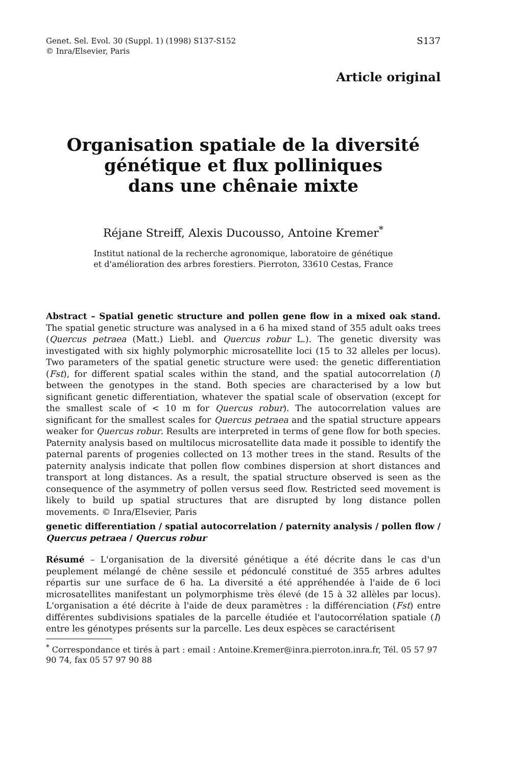Genet. Sel. Evol. 30 (Suppl. 1) (1998) S137-S152
© Inra/Elsevier, Paris
S137
Article original
Organisation spatiale de la diversité
génétique et flux polliniques
dans une chênaie mixte
Réjane Streiff, Alexis Ducousso, Antoine Kremer<sup>*</sup>
Institut national de la recherche agronomique, laboratoire de génétique
et d'amélioration des arbres forestiers. Pierroton, 33610 Cestas, France
Abstract – Spatial genetic structure and pollen gene flow in a mixed oak stand. The spatial genetic structure was analysed in a 6 ha mixed stand of 355 adult oaks trees (Quercus petraea (Matt.) Liebl. and Quercus robur L.). The genetic diversity was investigated with six highly polymorphic microsatellite loci (15 to 32 alleles per locus). Two parameters of the spatial genetic structure were used: the genetic differentiation (Fst), for different spatial scales within the stand, and the spatial autocorrelation (I) between the genotypes in the stand. Both species are characterised by a low but significant genetic differentiation, whatever the spatial scale of observation (except for the smallest scale of < 10 m for Quercus robur). The autocorrelation values are significant for the smallest scales for Quercus petraea and the spatial structure appears weaker for Quercus robur. Results are interpreted in terms of gene flow for both species. Paternity analysis based on multilocus microsatellite data made it possible to identify the paternal parents of progenies collected on 13 mother trees in the stand. Results of the paternity analysis indicate that pollen flow combines dispersion at short distances and transport at long distances. As a result, the spatial structure observed is seen as the consequence of the asymmetry of pollen versus seed flow. Restricted seed movement is likely to build up spatial structures that are disrupted by long distance pollen movements. © Inra/Elsevier, Paris
genetic differentiation / spatial autocorrelation / paternity analysis / pollen flow / Quercus petraea / Quercus robur
Résumé – L'organisation de la diversité génétique a été décrite dans le cas d'un peuplement mélangé de chêne sessile et pédonculé constitué de 355 arbres adultes répartis sur une surface de 6 ha. La diversité a été appréhendée à l'aide de 6 loci microsatellites manifestant un polymorphisme très élevé (de 15 à 32 allèles par locus). L'organisation a été décrite à l'aide de deux paramètres : la différenciation (Fst) entre différentes subdivisions spatiales de la parcelle étudiée et l'autocorrélation spatiale (I) entre les génotypes présents sur la parcelle. Les deux espèces se caractérisent
<sup>*</sup> Correspondance et tirés à part : email : Antoine.Kremer@inra.pierroton.inra.fr, Tél. 05 57 97 90 74, fax 05 57 97 90 88